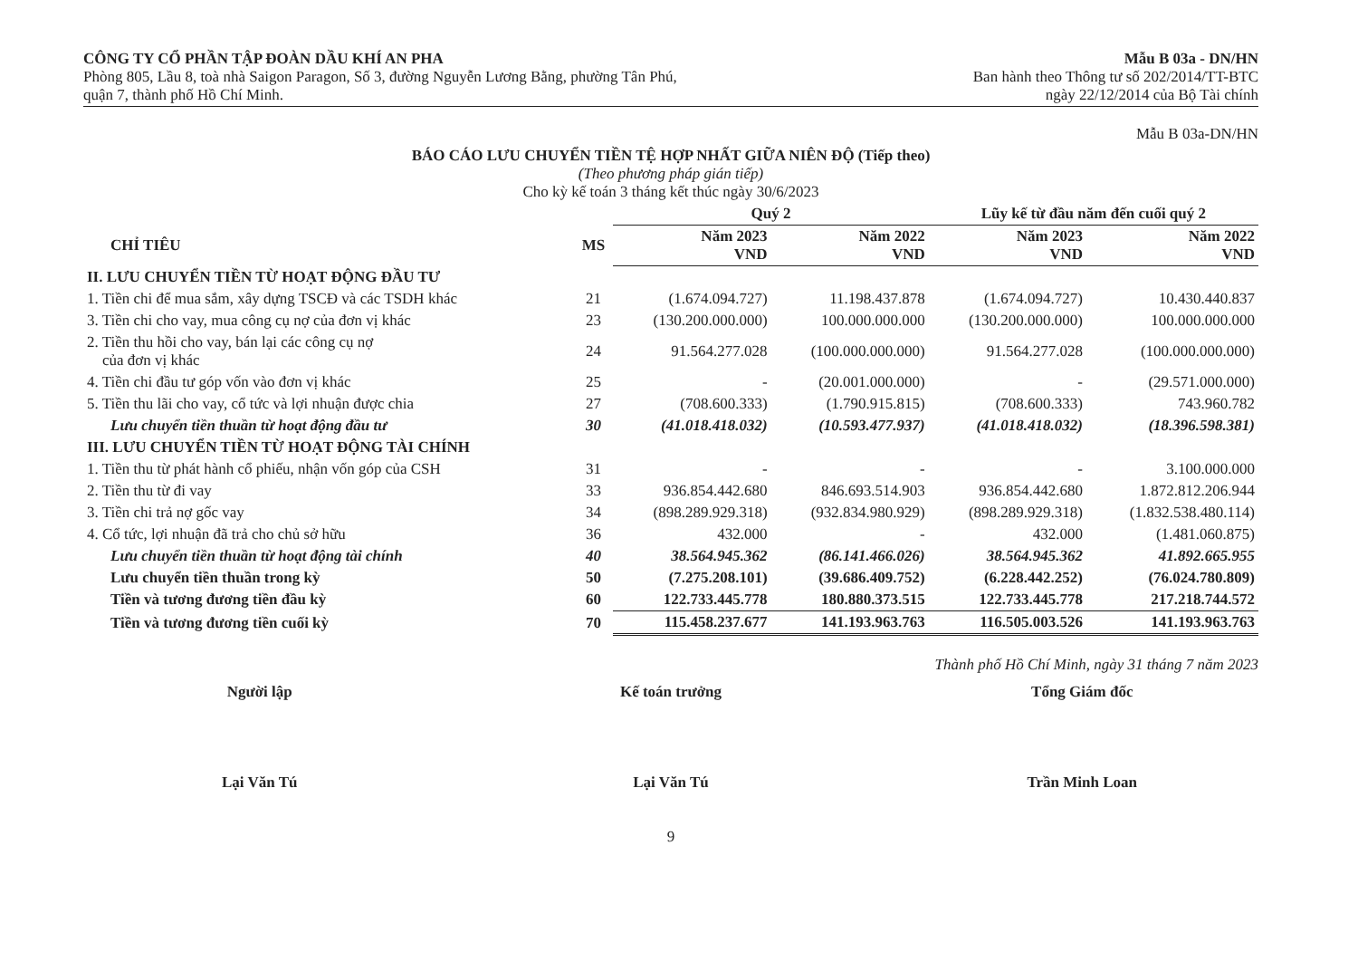CÔNG TY CỔ PHẦN TẬP ĐOÀN DẦU KHÍ AN PHA
Phòng 805, Lầu 8, toà nhà Saigon Paragon, Số 3, đường Nguyễn Lương Bằng, phường Tân Phú,
quận 7, thành phố Hồ Chí Minh.
Mẫu B 03a - DN/HN
Ban hành theo Thông tư số 202/2014/TT-BTC
ngày 22/12/2014 của Bộ Tài chính
Mẫu B 03a-DN/HN
BÁO CÁO LƯU CHUYỂN TIỀN TỆ HỢP NHẤT GIỮA NIÊN ĐỘ (Tiếp theo)
(Theo phương pháp gián tiếp)
Cho kỳ kế toán 3 tháng kết thúc ngày 30/6/2023
| | | Quý 2 | | Lũy kế từ đầu năm đến cuối quý 2 | |
| --- | --- | --- | --- | --- | --- |
| CHỈ TIÊU | MS | Năm 2023 VND | Năm 2022 VND | Năm 2023 VND | Năm 2022 VND |
| II. LƯU CHUYỂN TIỀN TỪ HOẠT ĐỘNG ĐẦU TƯ | | | | | |
| 1. Tiền chi để mua sắm, xây dựng TSCĐ và các TSDH khác | 21 | (1.674.094.727) | 11.198.437.878 | (1.674.094.727) | 10.430.440.837 |
| 3. Tiền chi cho vay, mua công cụ nợ của đơn vị khác | 23 | (130.200.000.000) | 100.000.000.000 | (130.200.000.000) | 100.000.000.000 |
| 2. Tiền thu hồi cho vay, bán lại các công cụ nợ của đơn vị khác | 24 | 91.564.277.028 | (100.000.000.000) | 91.564.277.028 | (100.000.000.000) |
| 4. Tiền chi đầu tư góp vốn vào đơn vị khác | 25 | - | (20.001.000.000) | - | (29.571.000.000) |
| 5. Tiền thu lãi cho vay, cổ tức và lợi nhuận được chia | 27 | (708.600.333) | (1.790.915.815) | (708.600.333) | 743.960.782 |
| Lưu chuyển tiền thuần từ hoạt động đầu tư | 30 | (41.018.418.032) | (10.593.477.937) | (41.018.418.032) | (18.396.598.381) |
| III. LƯU CHUYỂN TIỀN TỪ HOẠT ĐỘNG TÀI CHÍNH | | | | | |
| 1. Tiền thu từ phát hành cổ phiếu, nhận vốn góp của CSH | 31 | - | - | - | 3.100.000.000 |
| 2. Tiền thu từ đi vay | 33 | 936.854.442.680 | 846.693.514.903 | 936.854.442.680 | 1.872.812.206.944 |
| 3. Tiền chi trả nợ gốc vay | 34 | (898.289.929.318) | (932.834.980.929) | (898.289.929.318) | (1.832.538.480.114) |
| 4. Cổ tức, lợi nhuận đã trả cho chủ sở hữu | 36 | 432.000 | - | 432.000 | (1.481.060.875) |
| Lưu chuyển tiền thuần từ hoạt động tài chính | 40 | 38.564.945.362 | (86.141.466.026) | 38.564.945.362 | 41.892.665.955 |
| Lưu chuyển tiền thuần trong kỳ | 50 | (7.275.208.101) | (39.686.409.752) | (6.228.442.252) | (76.024.780.809) |
| Tiền và tương đương tiền đầu kỳ | 60 | 122.733.445.778 | 180.880.373.515 | 122.733.445.778 | 217.218.744.572 |
| Tiền và tương đương tiền cuối kỳ | 70 | 115.458.237.677 | 141.193.963.763 | 116.505.003.526 | 141.193.963.763 |
Thành phố Hồ Chí Minh, ngày 31 tháng 7 năm 2023
Người lập
Lại Văn Tú
Kế toán trưởng
Lại Văn Tú
Tổng Giám đốc
Trần Minh Loan
9